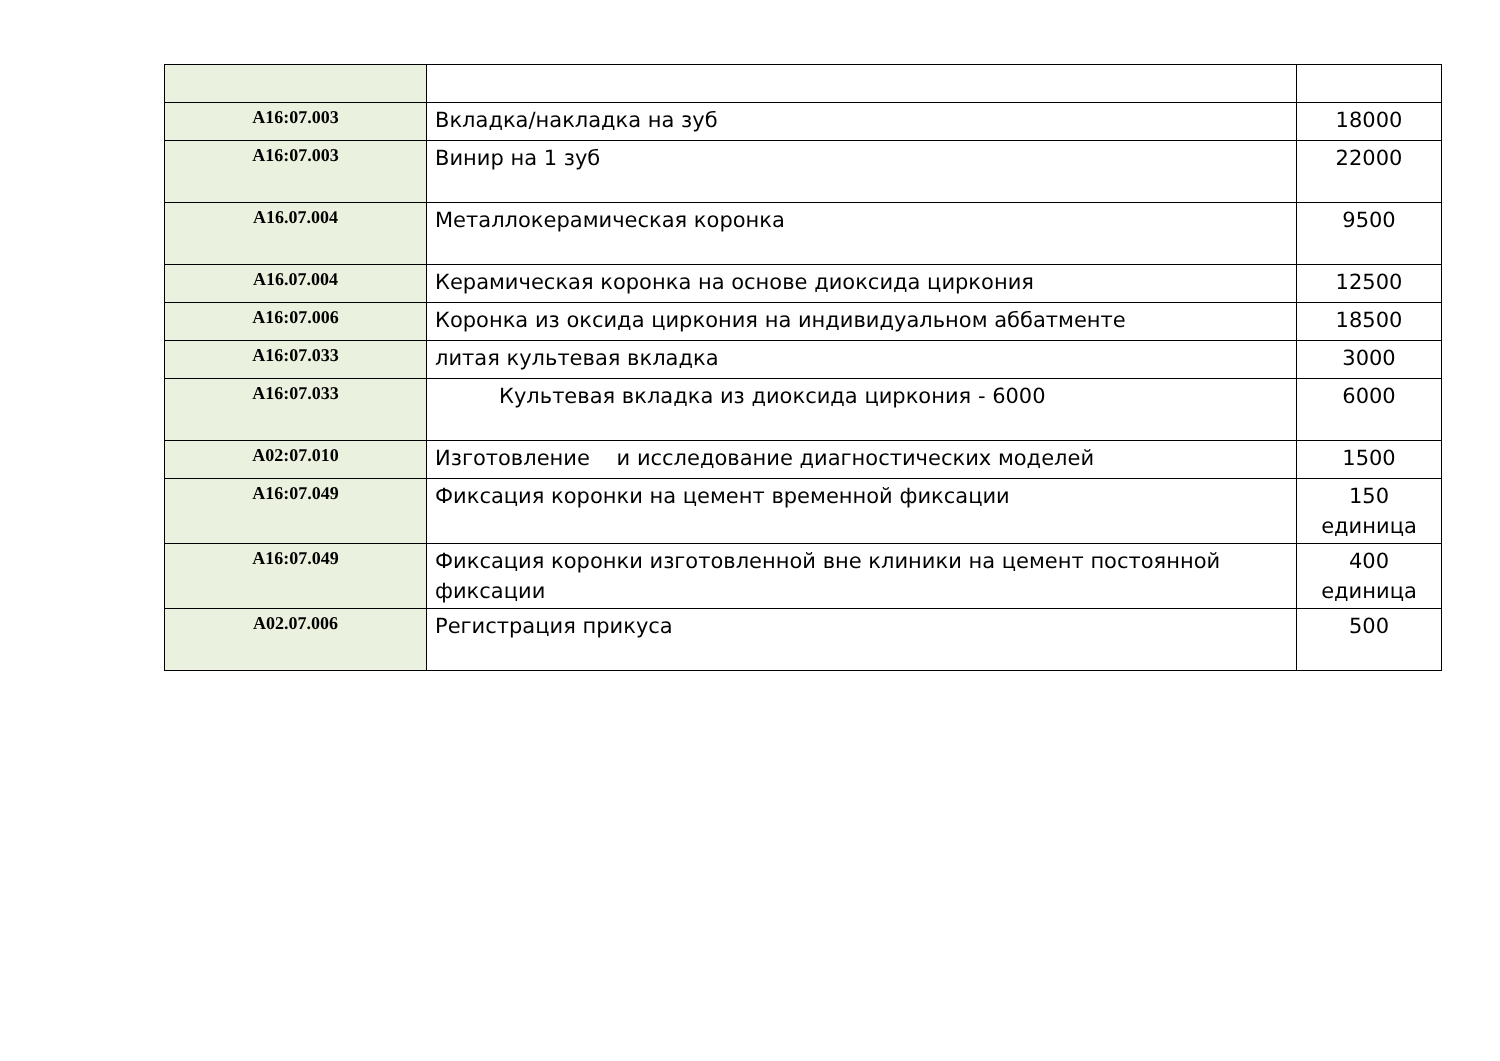| A16:07.003 | Вкладка/накладка на зуб | 18000 |
| A16:07.003 | Винир на 1 зуб | 22000 |
| A16.07.004 | Металлокерамическая коронка | 9500 |
| A16.07.004 | Керамическая коронка на основе диоксида циркония | 12500 |
| A16:07.006 | Коронка из оксида циркония на индивидуальном аббатменте | 18500 |
| A16:07.033 | литая культевая вкладка | 3000 |
| A16:07.033 | Культевая вкладка из диоксида циркония - 6000 | 6000 |
| A02:07.010 | Изготовление и исследование диагностических моделей | 1500 |
| A16:07.049 | Фиксация коронки на цемент временной фиксации | 150 единица |
| A16:07.049 | Фиксация коронки изготовленной вне клиники на цемент постоянной фиксации | 400 единица |
| A02.07.006 | Регистрация прикуса | 500 |